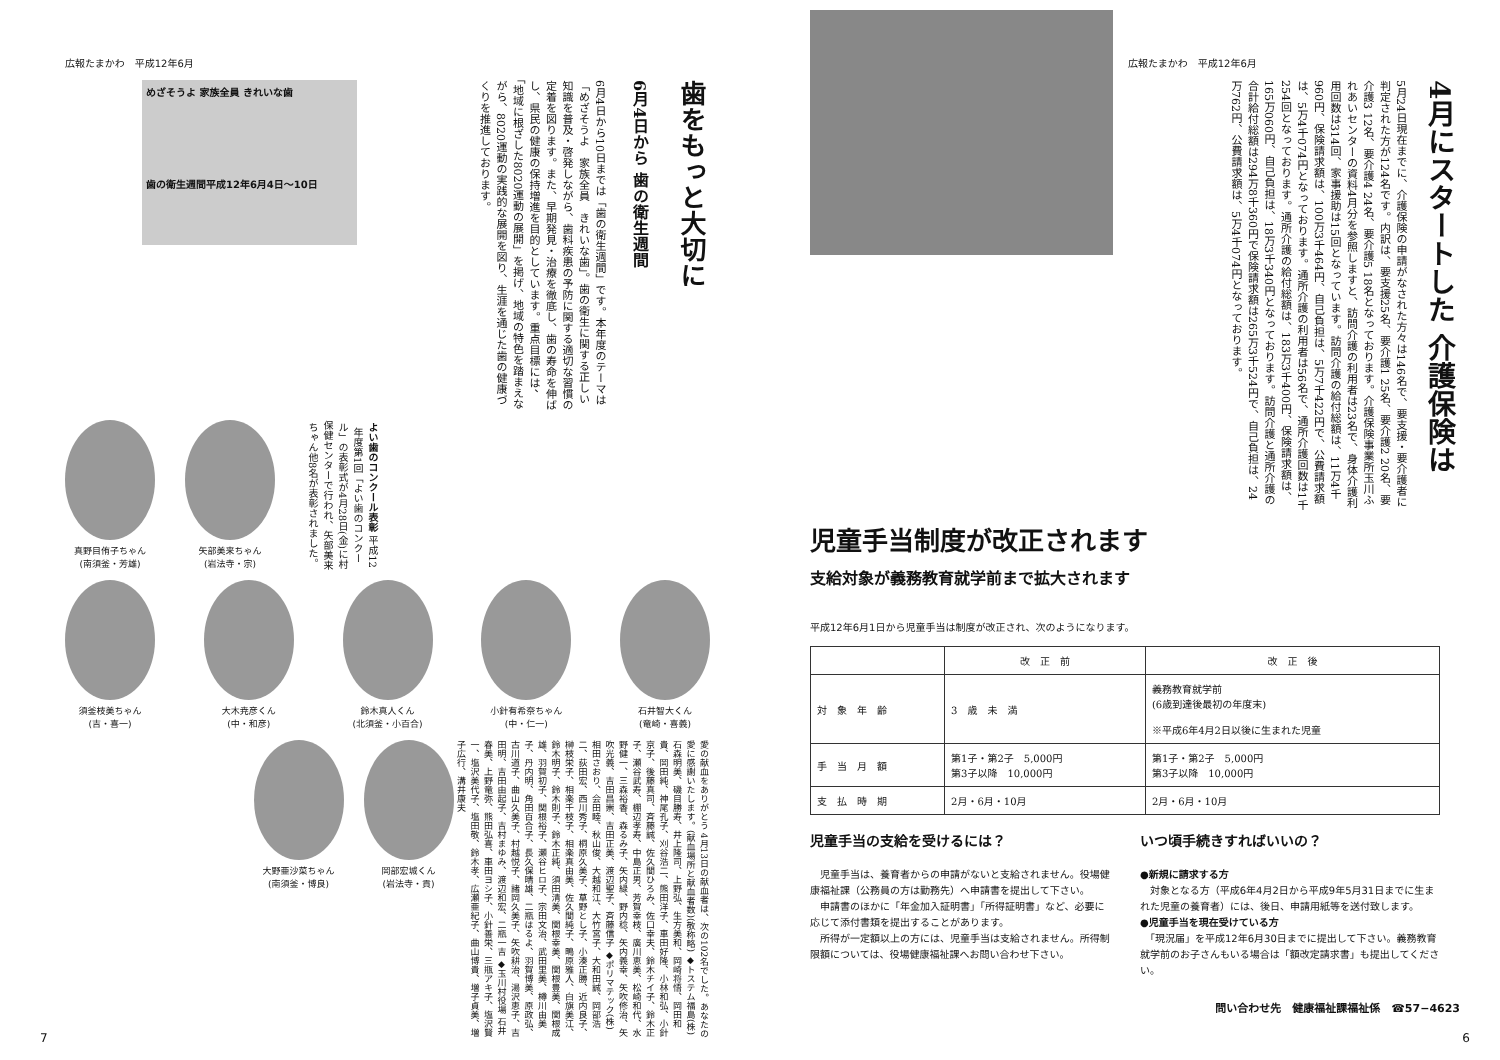広報たまかわ　平成12年6月
歯をもっと大切に
6月4日から 歯の衛生週間
6月4日から10日までは「歯の衛生週間」です。本年度のテーマは「めざそうよ　家族全員　きれいな歯」。歯の衛生に関する正しい知識を普及・啓発しながら、歯科疾患の予防に関する適切な習慣の定着を図ります。また、早期発見・治療を徹底し、歯の寿命を伸ばし、県民の健康の保持増進を目的としています。重点目標には、「地域に根ざした8020運動の展開」を掲げ、地域の特色を踏まえながら、8020運動の実践的な展開を図り、生涯を通じた歯の健康づくりを推進しております。
めざそうよ 家族全員 きれいな歯
歯の衛生週間平成12年6月4日〜10日
真野目侑子ちゃん
(南須釜・芳雄)
矢部美来ちゃん
(岩法寺・宗)
よい歯のコンクール表彰 平成12年度第1回「よい歯のコンクール」の表彰式が4月28日(金)に村保健センターで行われ、矢部美来ちゃん他8名が表彰されました。
須釜枝美ちゃん
(吉・喜一)
大木尭彦くん
(中・和彦)
鈴木真人くん
(北須釜・小百合)
小針有希奈ちゃん
(中・仁一)
石井智大くん
(竜崎・喜義)
愛の献血をありがとう 4月13日の献血者は、次の102名でした。あなたの愛に感謝いたします。(献血場所と献血者数)(敬称略) ◆トステム福島(株) 石森明美、磯目勝寿、井上隆司、上野弘、生方美和、岡崎将悟、岡田和貴、岡田純、神尾孔子、刈谷浩二、熊田洋子、車田好隆、小林和弘、小針京子、後藤真司、斉藤誠、佐久間ひろみ、佐口幸夫、鈴木チイ子、鈴木正子、瀬谷武寿、棚辺孝寿、中島正男、芳賀幸枝、廣川恵美、松崎和代、水野健一、三森裕香、森るみ子、矢内緑、野内稔、矢内義幸、矢吹修治、矢吹光義、吉田昌崇、吉田正美、渡辺聖子、斉藤信子 ◆ポリマテック(株) 相田さおり、会田睦、秋山俊、大越和江、大竹宮子、大和田誠、岡部浩二、荻田宏、西川秀子、桐原久美子、草野とし子、小湊正勝、近内良子、榊枝栄子、相楽千枝子、相楽真由美、佐久間純子、鴫原雅人、白旗美江、鈴木明子、鈴木則子、鈴木正純、須田清美、関根幸美、関根豊美、関根成雄、羽賀初子、関根裕子、瀬谷ヒロ子、宗田文治、武田里美、樽川由美子、丹内明、角田百合子、長久保晴雄、二瓶はるよ、羽賀博美、原政弘、古川道子、曲山久美子、村越悦子、諸岡久美子、矢吹耕治、湯沢恵子、吉田明、吉田由起子、吉村まゆみ、渡辺和宏、二瓶一吉 ◆玉川村役場 石井春美、上野竜弥、熊田弘喜、車田ヨシ子、小針善栄、三瓶アキ子、塩沢賢一、塩沢美代子、塩田敬、鈴木孝、広瀬亜紀子、曲山博貴、増子貞美、増子広行、溝井康夫
大野亜沙菜ちゃん
(南須釜・博良)
岡部宏城くん
(岩法寺・貢)
7
広報たまかわ　平成12年6月
4月にスタートした 介護保険は
5月24日現在までに、介護保険の申請がなされた方々は146名で、要支援・要介護者に判定された方が124名です。内訳は、要支援25名、要介護1 25名、要介護2 20名、要介護3 12名、要介護4 24名、要介護5 18名となっております。介護保険事業所玉川ふれあいセンターの資料4月分を参照しますと、訪問介護の利用者は23名で、身体介護利用回数は314回、家事援助は15回となっています。訪問介護の給付総額は、11万4千960円、保険請求額は、100万3千464円、自己負担は、5万7千422円で、公費請求額は、5万4千074円となっております。通所介護の利用者は56名で、通所介護回数は1千254回となっております。通所介護の給付総額は、183万3千400円、保険請求額は、165万060円、自己負担は、18万3千340円となっております。訪問介護と通所介護の合計給付総額は294万8千360円で保険請求額は265万3千524円で、自己負担は、24万762円、公費請求額は、5万4千074円となっております。
児童手当制度が改正されます
支給対象が義務教育就学前まで拡大されます
平成12年6月1日から児童手当は制度が改正され、次のようになります。
| | 改 正 前 | 改 正 後 |
| --- | --- | --- |
| 対 象 年 齢 | 3 歳 未 満 | 義務教育就学前 (6歳到達後最初の年度末) ※平成6年4月2日以後に生まれた児童 |
| 手 当 月 額 | 第1子・第2子 5,000円 第3子以降 10,000円 | 第1子・第2子 5,000円 第3子以降 10,000円 |
| 支 払 時 期 | 2月・6月・10月 | 2月・6月・10月 |
児童手当の支給を受けるには？
　児童手当は、養育者からの申請がないと支給されません。役場健康福祉課（公務員の方は勤務先）へ申請書を提出して下さい。
　申請書のほかに「年金加入証明書」「所得証明書」など、必要に応じて添付書類を提出することがあります。
　所得が一定額以上の方には、児童手当は支給されません。所得制限額については、役場健康福祉課へお問い合わせ下さい。
いつ頃手続きすればいいの？
●新規に請求する方
　対象となる方（平成6年4月2日から平成9年5月31日までに生まれた児童の養育者）には、後日、申請用紙等を送付致します。
●児童手当を現在受けている方
　「現況届」を平成12年6月30日までに提出して下さい。義務教育就学前のお子さんもいる場合は「額改定請求書」も提出してください。
問い合わせ先　健康福祉課福祉係　☎57−4623
6